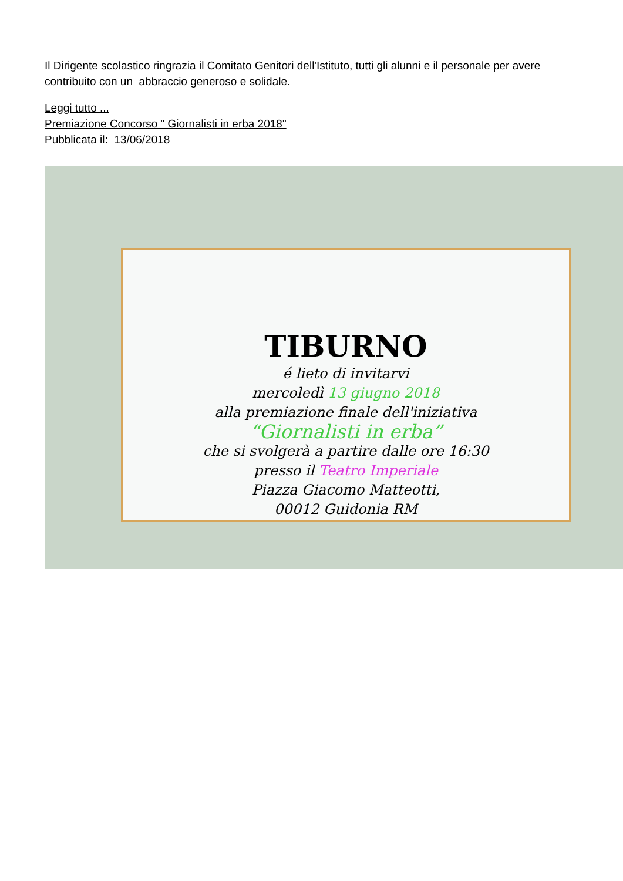Il Dirigente scolastico ringrazia il Comitato Genitori dell'Istituto, tutti gli alunni e il personale per avere contribuito con un abbraccio generoso e solidale.
Leggi tutto ...
Premiazione Concorso " Giornalisti in erba 2018"
Pubblicata il: 13/06/2018
TIBURNO
é lieto di invitarvi
mercoledì 13 giugno 2018
alla premiazione finale dell'iniziativa
“Giornalisti in erba”
che si svolgerà a partire dalle ore 16:30
presso il Teatro Imperiale
Piazza Giacomo Matteotti,
00012 Guidonia RM